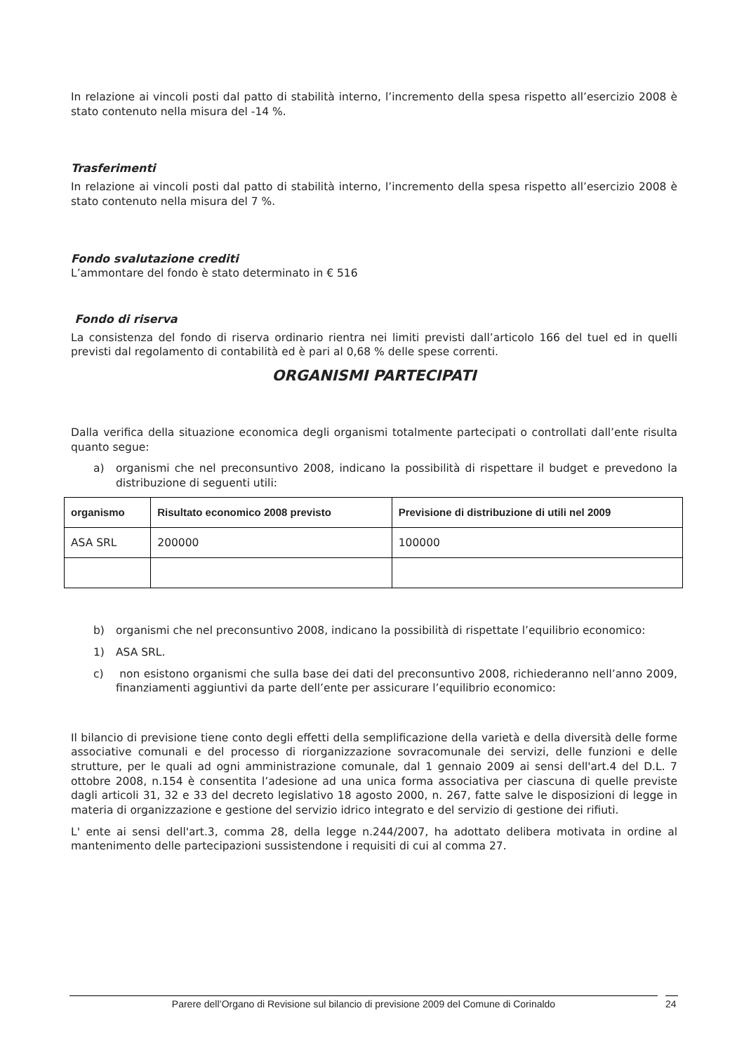In relazione ai vincoli posti dal patto di stabilità interno, l’incremento della spesa rispetto all’esercizio 2008 è stato contenuto nella misura del -14 %.
Trasferimenti
In relazione ai vincoli posti dal patto di stabilità interno, l’incremento della spesa rispetto all’esercizio 2008 è stato contenuto nella misura del 7 %.
Fondo svalutazione crediti
L’ammontare del fondo è stato determinato in € 516
Fondo di riserva
La consistenza del fondo di riserva ordinario rientra nei limiti previsti dall’articolo 166 del tuel ed in quelli previsti dal regolamento di contabilità ed è pari al 0,68 % delle spese correnti.
ORGANISMI PARTECIPATI
Dalla verifica della situazione economica degli organismi totalmente partecipati o controllati dall’ente risulta quanto segue:
a) organismi che nel preconsuntivo 2008, indicano la possibilità di rispettare il budget e prevedono la distribuzione di seguenti utili:
| organismo | Risultato economico 2008 previsto | Previsione di distribuzione di utili nel 2009 |
| --- | --- | --- |
| ASA SRL | 200000 | 100000 |
b) organismi che nel preconsuntivo 2008, indicano la possibilità di rispettate l’equilibrio economico:
1) ASA SRL.
c) non esistono organismi che sulla base dei dati del preconsuntivo 2008, richiederanno nell’anno 2009, finanziamenti aggiuntivi da parte dell’ente per assicurare l’equilibrio economico:
Il bilancio di previsione tiene conto degli effetti della semplificazione della varietà e della diversità delle forme associative comunali e del processo di riorganizzazione sovracomunale dei servizi, delle funzioni e delle strutture, per le quali ad ogni amministrazione comunale, dal 1 gennaio 2009 ai sensi dell'art.4 del D.L. 7 ottobre 2008, n.154 è consentita l’adesione ad una unica forma associativa per ciascuna di quelle previste dagli articoli 31, 32 e 33 del decreto legislativo 18 agosto 2000, n. 267, fatte salve le disposizioni di legge in materia di organizzazione e gestione del servizio idrico integrato e del servizio di gestione dei rifiuti.
L' ente ai sensi dell'art.3, comma 28, della legge n.244/2007, ha adottato delibera motivata in ordine al mantenimento delle partecipazioni sussistendone i requisiti di cui al comma 27.
Parere dell’Organo di Revisione sul bilancio di previsione 2009 del Comune di Corinaldo 24